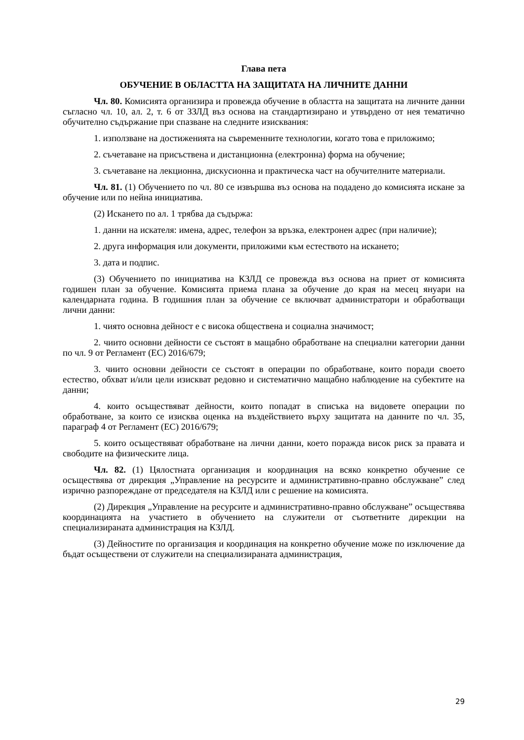Глава пета
ОБУЧЕНИЕ В ОБЛАСТТА НА ЗАЩИТАТА НА ЛИЧНИТЕ ДАННИ
Чл. 80. Комисията организира и провежда обучение в областта на защитата на личните данни съгласно чл. 10, ал. 2, т. 6 от ЗЗЛД въз основа на стандартизирано и утвърдено от нея тематично обучително съдържание при спазване на следните изисквания:
1. използване на достиженията на съвременните технологии, когато това е приложимо;
2. съчетаване на присъствена и дистанционна (електронна) форма на обучение;
3. съчетаване на лекционна, дискусионна и практическа част на обучителните материали.
Чл. 81. (1) Обучението по чл. 80 се извършва въз основа на подадено до комисията искане за обучение или по нейна инициатива.
(2) Искането по ал. 1 трябва да съдържа:
1. данни на искателя: имена, адрес, телефон за връзка, електронен адрес (при наличие);
2. друга информация или документи, приложими към естеството на искането;
3. дата и подпис.
(3) Обучението по инициатива на КЗЛД се провежда въз основа на приет от комисията годишен план за обучение. Комисията приема плана за обучение до края на месец януари на календарната година. В годишния план за обучение се включват администратори и обработващи лични данни:
1. чиято основна дейност е с висока обществена и социална значимост;
2. чиито основни дейности се състоят в мащабно обработване на специални категории данни по чл. 9 от Регламент (ЕС) 2016/679;
3. чиито основни дейности се състоят в операции по обработване, които поради своето естество, обхват и/или цели изискват редовно и систематично мащабно наблюдение на субектите на данни;
4. които осъществяват дейности, които попадат в списъка на видовете операции по обработване, за които се изисква оценка на въздействието върху защитата на данните по чл. 35, параграф 4 от Регламент (ЕС) 2016/679;
5. които осъществяват обработване на лични данни, което поражда висок риск за правата и свободите на физическите лица.
Чл. 82. (1) Цялостната организация и координация на всяко конкретно обучение се осъществява от дирекция „Управление на ресурсите и административно-правно обслужване” след изрично разпореждане от председателя на КЗЛД или с решение на комисията.
(2) Дирекция „Управление на ресурсите и административно-правно обслужване” осъществява координацията на участието в обучението на служители от съответните дирекции на специализираната администрация на КЗЛД.
(3) Дейностите по организация и координация на конкретно обучение може по изключение да бъдат осъществени от служители на специализираната администрация,
29